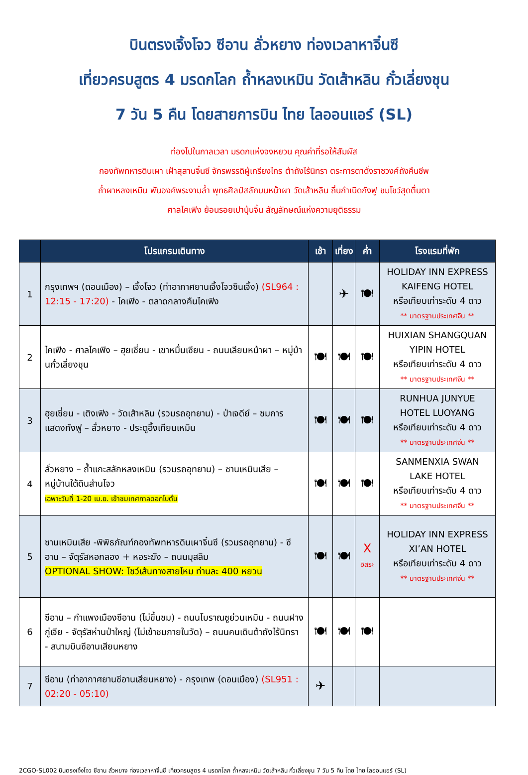บินตรงเจิ้งโจว ซีอาน ลั่วหยาง ท่องเวลาหาจิ๋นซี
เที่ยวครบสูตร 4 มรดกโลก ถ้ำหลงเหมิน วัดเส้าหลิน กั๋วเลี่ยงชุน
7 วัน 5 คืน โดยสายการบิน ไทย ไลออนแอร์ (SL)
ท่องไปในกาลเวลา มรดกแห่งจงหยวน คุณค่าที่รอให้สัมผัส
กองทัพทหารดินเผา เฝ้าสุสานจิ๋นซี จักรพรรดิผู้เกรียงไกร ต้าถังไร้นิทรา ตระการตาดั่งราชวงศ์ถังคืนชีพ
ถ้ำผาหลงเหมิน พันองค์พระงามล้ำ พุทธศิลป์สลักบนหน้าผา วัดเส้าหลิน ถิ่นกำเนิดกังฟู ชมโชว์สุดตื่นตา
ศาลไคเฟิง ย้อนรอยเปาบุ้นจิ้น สัญลักษณ์แห่งความยุติธรรม
| | โปรแกรมเดินทาง | เช้า | เที่ยง | ค่ำ | โรงแรมที่พัก |
| --- | --- | --- | --- | --- | --- |
| 1 | กรุงเทพฯ (ดอนเมือง) – เจิ้งโจว (ท่าอากาศยานเจิ้งโจวซินเจิ้ง) (SL964 : 12:15 - 17:20) - ไคเฟิง - ตลาดกลางคืนไคเฟิง | | ✈ | 🍽 | HOLIDAY INN EXPRESS KAIFENG HOTEL หรือเทียบเท่าระดับ 4 ดาว ** มาตรฐานประเทศจีน ** |
| 2 | ไคเฟิง - ศาลไคเฟิง – ฮุยเซี่ยน - เขาหมื่นเซียน - ถนนเลียบหน้าผา – หมู่บ้านกั๋วเลี่ยงชุน | 🍽 | 🍽 | 🍽 | HUIXIAN SHANGQUAN YIPIN HOTEL หรือเทียบเท่าระดับ 4 ดาว ** มาตรฐานประเทศจีน ** |
| 3 | ฮุยเซี่ยน - เติงเฟิง - วัดเส้าหลิน (รวมรถอุทยาน) - ป่าเจดีย์ – ชมการแสดงกังฟู – ลั่วหยาง - ประตูอิ้งเทียนเหมิน | 🍽 | 🍽 | 🍽 | RUNHUA JUNYUE HOTEL LUOYANG หรือเทียบเท่าระดับ 4 ดาว ** มาตรฐานประเทศจีน ** |
| 4 | ลั่วหยาง – ถ้ำแกะสลักหลงเหมิน (รวมรถอุทยาน) – ซานเหมินเสีย – หมู่บ้านใต้ดินส่านโจว เฉพาะวันที่ 1-20 เม.ย. เข้าชมเทศกาลดอกโบตั๋น | 🍽 | 🍽 | 🍽 | SANMENXIA SWAN LAKE HOTEL หรือเทียบเท่าระดับ 4 ดาว ** มาตรฐานประเทศจีน ** |
| 5 | ซานเหมินเสีย -พิพิธภัณฑ์กองทัพทหารดินเผาจิ๋นซี (รวมรถอุทยาน) - ซีอาน – จัตุรัสหอกลอง + หอระฆัง – ถนนมุสลิม OPTIONAL SHOW: โชว์เส้นทางสายไหม ท่านละ 400 หยวน | 🍽 | 🍽 | X อิสระ | HOLIDAY INN EXPRESS XI’AN HOTEL หรือเทียบเท่าระดับ 4 ดาว ** มาตรฐานประเทศจีน ** |
| 6 | ซีอาน – กำแพงเมืองซีอาน (ไม่ขึ้นชม) - ถนนโบราณซูย่วนเหมิน - ถนนฝางกู่เจีย - จัตุรัสห่านป่าใหญ่ (ไม่เข้าชมภายในวัด) – ถนนคนเดินต้าถังไร้นิทรา - สนามบินซีอานเสียนหยาง | 🍽 | 🍽 | 🍽 | |
| 7 | ซีอาน (ท่าอากาศยานซีอานเสียนหยาง) - กรุงเทพ (ดอนเมือง) (SL951 : 02:20 - 05:10) | ✈ | | | |
2CGO-SL002 บินตรงเจิ้งโจว ซีอาน ลั่วหยาง ท่องเวลาหาจิ๋นซี เที่ยวครบสูตร 4 มรดกโลก ถ้ำหลงเหมิน วัดเส้าหลิน กั๋วเลี่ยงชุน 7 วัน 5 คืน โดย ไทย ไลออนแอร์ (SL)